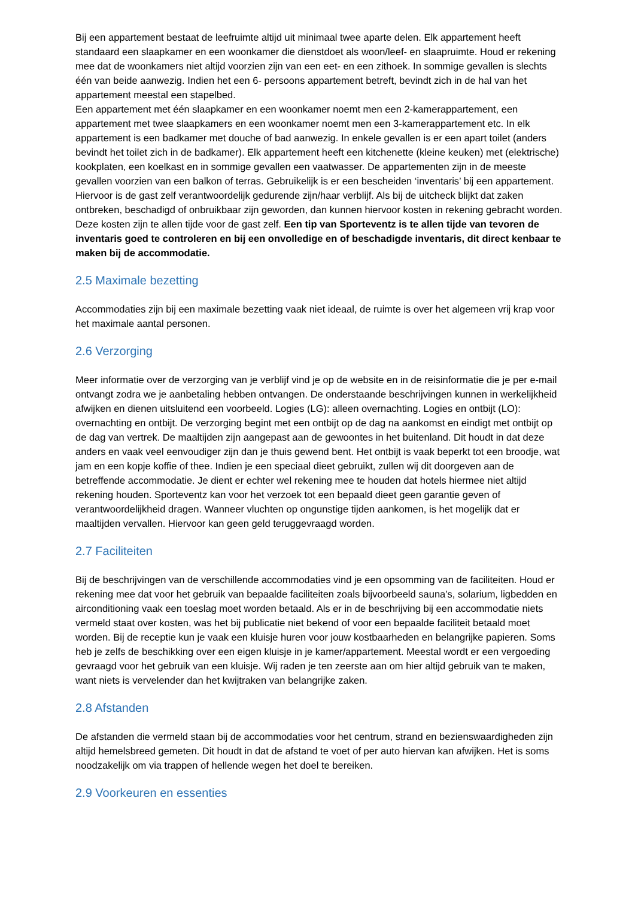Bij een appartement bestaat de leefruimte altijd uit minimaal twee aparte delen. Elk appartement heeft standaard een slaapkamer en een woonkamer die dienstdoet als woon/leef- en slaapruimte. Houd er rekening mee dat de woonkamers niet altijd voorzien zijn van een eet- en een zithoek. In sommige gevallen is slechts één van beide aanwezig. Indien het een 6- persoons appartement betreft, bevindt zich in de hal van het appartement meestal een stapelbed.
Een appartement met één slaapkamer en een woonkamer noemt men een 2-kamerappartement, een appartement met twee slaapkamers en een woonkamer noemt men een 3-kamerappartement etc. In elk appartement is een badkamer met douche of bad aanwezig. In enkele gevallen is er een apart toilet (anders bevindt het toilet zich in de badkamer). Elk appartement heeft een kitchenette (kleine keuken) met (elektrische) kookplaten, een koelkast en in sommige gevallen een vaatwasser. De appartementen zijn in de meeste gevallen voorzien van een balkon of terras. Gebruikelijk is er een bescheiden ‘inventaris’ bij een appartement. Hiervoor is de gast zelf verantwoordelijk gedurende zijn/haar verblijf. Als bij de uitcheck blijkt dat zaken ontbreken, beschadigd of onbruikbaar zijn geworden, dan kunnen hiervoor kosten in rekening gebracht worden. Deze kosten zijn te allen tijde voor de gast zelf. Een tip van Sporteventz is te allen tijde van tevoren de inventaris goed te controleren en bij een onvolledige en of beschadigde inventaris, dit direct kenbaar te maken bij de accommodatie.
2.5 Maximale bezetting
Accommodaties zijn bij een maximale bezetting vaak niet ideaal, de ruimte is over het algemeen vrij krap voor het maximale aantal personen.
2.6 Verzorging
Meer informatie over de verzorging van je verblijf vind je op de website en in de reisinformatie die je per e-mail ontvangt zodra we je aanbetaling hebben ontvangen. De onderstaande beschrijvingen kunnen in werkelijkheid afwijken en dienen uitsluitend een voorbeeld. Logies (LG): alleen overnachting. Logies en ontbijt (LO): overnachting en ontbijt. De verzorging begint met een ontbijt op de dag na aankomst en eindigt met ontbijt op de dag van vertrek. De maaltijden zijn aangepast aan de gewoontes in het buitenland. Dit houdt in dat deze anders en vaak veel eenvoudiger zijn dan je thuis gewend bent. Het ontbijt is vaak beperkt tot een broodje, wat jam en een kopje koffie of thee. Indien je een speciaal dieet gebruikt, zullen wij dit doorgeven aan de betreffende accommodatie. Je dient er echter wel rekening mee te houden dat hotels hiermee niet altijd rekening houden. Sporteventz kan voor het verzoek tot een bepaald dieet geen garantie geven of verantwoordelijkheid dragen. Wanneer vluchten op ongunstige tijden aankomen, is het mogelijk dat er maaltijden vervallen. Hiervoor kan geen geld teruggevraagd worden.
2.7 Faciliteiten
Bij de beschrijvingen van de verschillende accommodaties vind je een opsomming van de faciliteiten. Houd er rekening mee dat voor het gebruik van bepaalde faciliteiten zoals bijvoorbeeld sauna’s, solarium, ligbedden en airconditioning vaak een toeslag moet worden betaald. Als er in de beschrijving bij een accommodatie niets vermeld staat over kosten, was het bij publicatie niet bekend of voor een bepaalde faciliteit betaald moet worden. Bij de receptie kun je vaak een kluisje huren voor jouw kostbaarheden en belangrijke papieren. Soms heb je zelfs de beschikking over een eigen kluisje in je kamer/appartement. Meestal wordt er een vergoeding gevraagd voor het gebruik van een kluisje. Wij raden je ten zeerste aan om hier altijd gebruik van te maken, want niets is vervelender dan het kwijtraken van belangrijke zaken.
2.8 Afstanden
De afstanden die vermeld staan bij de accommodaties voor het centrum, strand en bezienswaardigheden zijn altijd hemelsbreed gemeten. Dit houdt in dat de afstand te voet of per auto hiervan kan afwijken. Het is soms noodzakelijk om via trappen of hellende wegen het doel te bereiken.
2.9 Voorkeuren en essenties